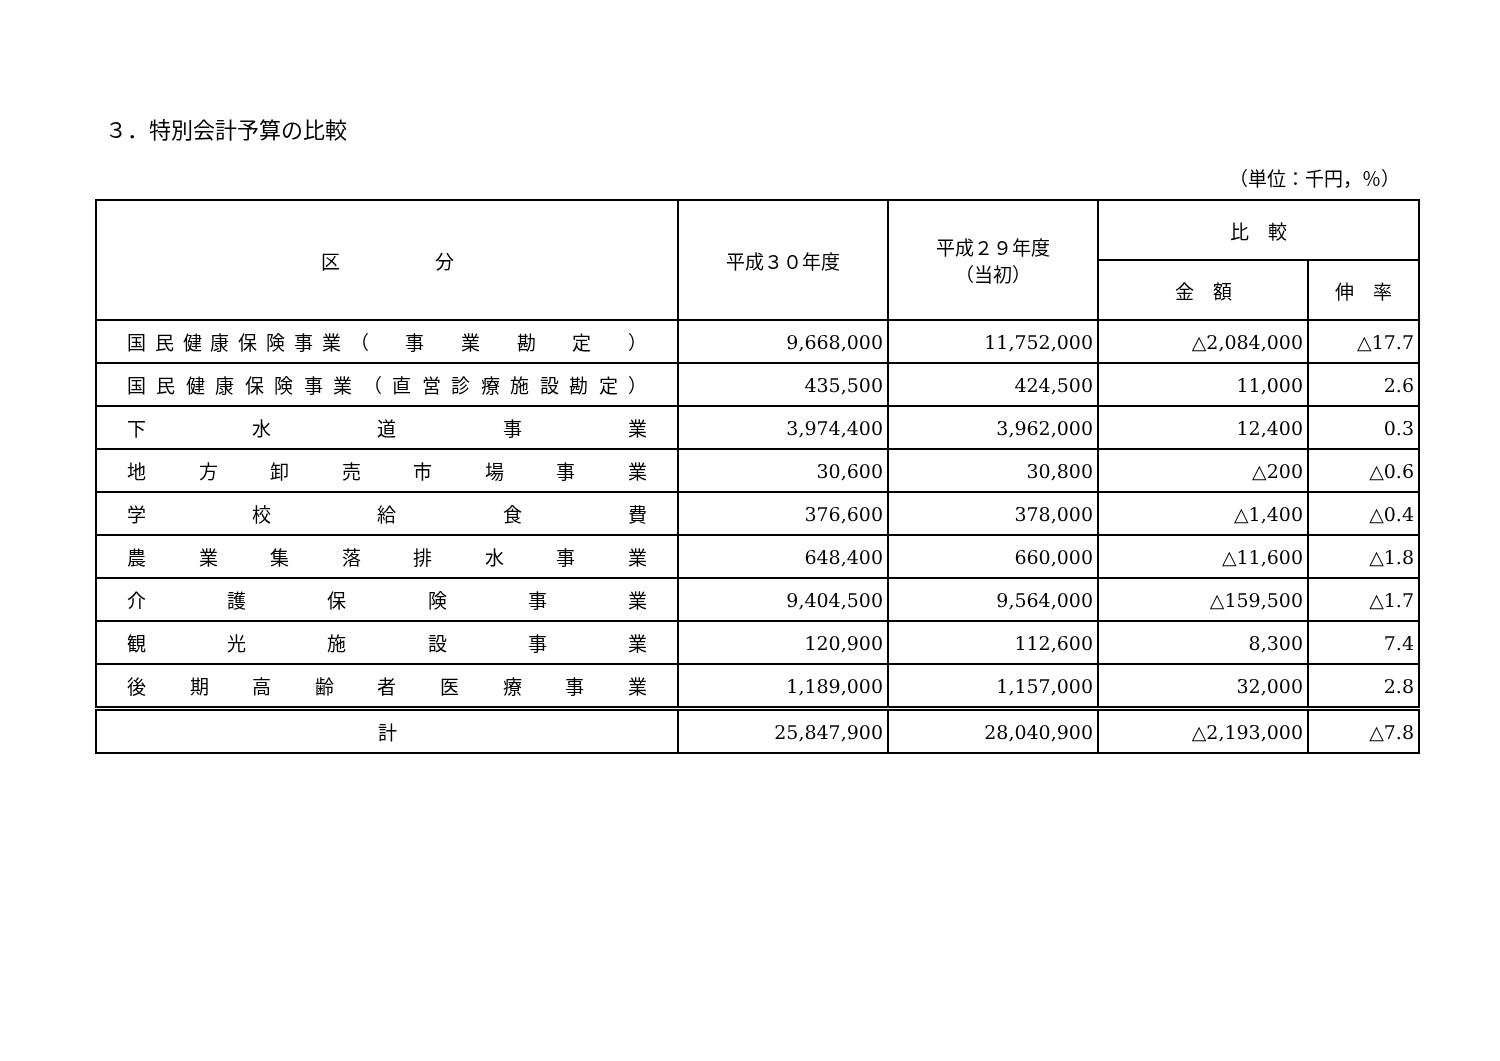３．特別会計予算の比較
（単位：千円，％）
| 区 分 | 平成３０年度 | 平成２９年度 （当初） | 比 較 | |
| --- | --- | --- | --- | --- |
| | | | 金 額 | 伸 率 |
| 国民健康保険事業（ 事 業 勘 定 ） | 9,668,000 | 11,752,000 | △2,084,000 | △17.7 |
| 国民健康保険事業（直営診療施設勘定） | 435,500 | 424,500 | 11,000 | 2.6 |
| 下 水 道 事 業 | 3,974,400 | 3,962,000 | 12,400 | 0.3 |
| 地 方 卸 売 市 場 事 業 | 30,600 | 30,800 | △200 | △0.6 |
| 学 校 給 食 費 | 376,600 | 378,000 | △1,400 | △0.4 |
| 農 業 集 落 排 水 事 業 | 648,400 | 660,000 | △11,600 | △1.8 |
| 介 護 保 険 事 業 | 9,404,500 | 9,564,000 | △159,500 | △1.7 |
| 観 光 施 設 事 業 | 120,900 | 112,600 | 8,300 | 7.4 |
| 後 期 高 齢 者 医 療 事 業 | 1,189,000 | 1,157,000 | 32,000 | 2.8 |
| 計 | 25,847,900 | 28,040,900 | △2,193,000 | △7.8 |